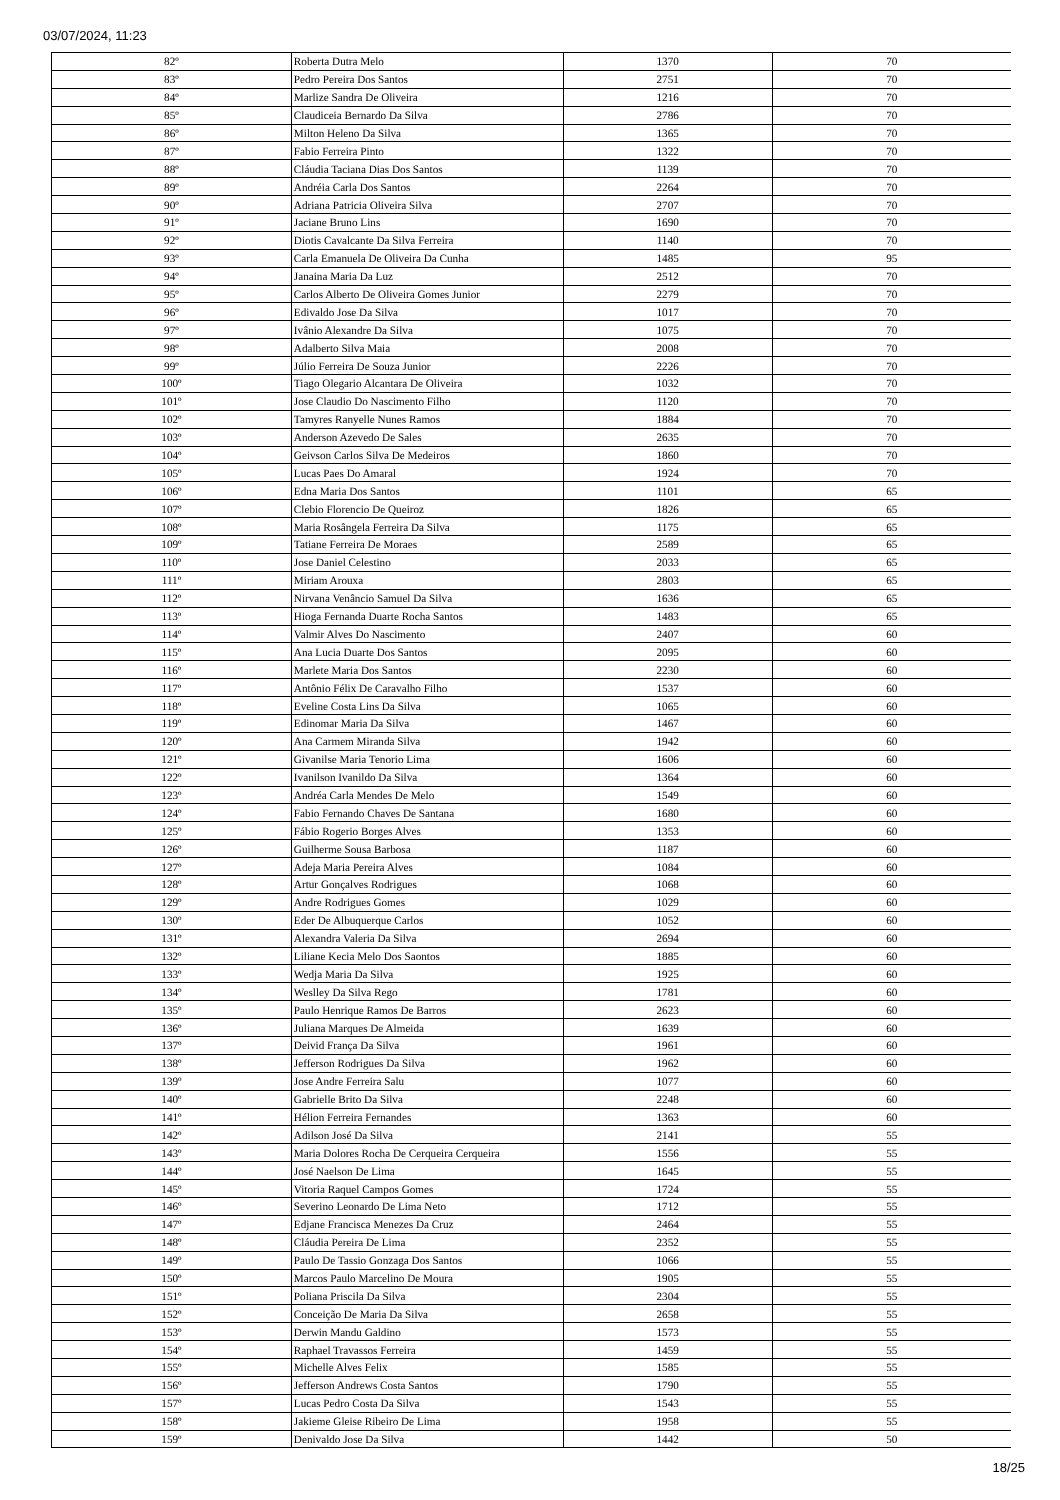03/07/2024, 11:23
| 82º | Roberta Dutra Melo | 1370 | 70 |
| 83º | Pedro Pereira Dos Santos | 2751 | 70 |
| 84º | Marlize Sandra De Oliveira | 1216 | 70 |
| 85º | Claudiceia Bernardo Da Silva | 2786 | 70 |
| 86º | Milton Heleno Da Silva | 1365 | 70 |
| 87º | Fabio Ferreira Pinto | 1322 | 70 |
| 88º | Cláudia Taciana Dias Dos Santos | 1139 | 70 |
| 89º | Andréia Carla Dos Santos | 2264 | 70 |
| 90º | Adriana Patricia Oliveira Silva | 2707 | 70 |
| 91º | Jaciane Bruno Lins | 1690 | 70 |
| 92º | Diotis Cavalcante Da Silva Ferreira | 1140 | 70 |
| 93º | Carla Emanuela De Oliveira Da Cunha | 1485 | 95 |
| 94º | Janaina Maria Da Luz | 2512 | 70 |
| 95º | Carlos Alberto De Oliveira Gomes Junior | 2279 | 70 |
| 96º | Edivaldo Jose Da Silva | 1017 | 70 |
| 97º | Ivânio Alexandre Da Silva | 1075 | 70 |
| 98º | Adalberto Silva Maia | 2008 | 70 |
| 99º | Júlio Ferreira De Souza Junior | 2226 | 70 |
| 100º | Tiago Olegario Alcantara De Oliveira | 1032 | 70 |
| 101º | Jose Claudio Do Nascimento Filho | 1120 | 70 |
| 102º | Tamyres Ranyelle Nunes Ramos | 1884 | 70 |
| 103º | Anderson Azevedo De Sales | 2635 | 70 |
| 104º | Geivson Carlos Silva De Medeiros | 1860 | 70 |
| 105º | Lucas Paes Do Amaral | 1924 | 70 |
| 106º | Edna Maria Dos Santos | 1101 | 65 |
| 107º | Clebio Florencio De Queiroz | 1826 | 65 |
| 108º | Maria Rosângela Ferreira Da Silva | 1175 | 65 |
| 109º | Tatiane Ferreira De Moraes | 2589 | 65 |
| 110º | Jose Daniel Celestino | 2033 | 65 |
| 111º | Miriam Arouxa | 2803 | 65 |
| 112º | Nirvana Venâncio Samuel Da Silva | 1636 | 65 |
| 113º | Hioga Fernanda Duarte Rocha Santos | 1483 | 65 |
| 114º | Valmir Alves Do Nascimento | 2407 | 60 |
| 115º | Ana Lucia Duarte Dos Santos | 2095 | 60 |
| 116º | Marlete Maria Dos Santos | 2230 | 60 |
| 117º | Antônio Félix De Caravalho Filho | 1537 | 60 |
| 118º | Eveline Costa Lins Da Silva | 1065 | 60 |
| 119º | Edinomar Maria Da Silva | 1467 | 60 |
| 120º | Ana Carmem Miranda Silva | 1942 | 60 |
| 121º | Givanilse Maria Tenorio Lima | 1606 | 60 |
| 122º | Ivanilson Ivanildo Da Silva | 1364 | 60 |
| 123º | Andréa Carla Mendes De Melo | 1549 | 60 |
| 124º | Fabio Fernando Chaves De Santana | 1680 | 60 |
| 125º | Fábio Rogerio Borges Alves | 1353 | 60 |
| 126º | Guilherme Sousa Barbosa | 1187 | 60 |
| 127º | Adeja Maria Pereira Alves | 1084 | 60 |
| 128º | Artur Gonçalves Rodrigues | 1068 | 60 |
| 129º | Andre Rodrigues Gomes | 1029 | 60 |
| 130º | Eder De Albuquerque Carlos | 1052 | 60 |
| 131º | Alexandra Valeria Da Silva | 2694 | 60 |
| 132º | Liliane Kecia Melo Dos Saontos | 1885 | 60 |
| 133º | Wedja Maria Da Silva | 1925 | 60 |
| 134º | Weslley Da Silva Rego | 1781 | 60 |
| 135º | Paulo Henrique Ramos De Barros | 2623 | 60 |
| 136º | Juliana Marques De Almeida | 1639 | 60 |
| 137º | Deivid França Da Silva | 1961 | 60 |
| 138º | Jefferson Rodrigues Da Silva | 1962 | 60 |
| 139º | Jose Andre Ferreira Salu | 1077 | 60 |
| 140º | Gabrielle Brito Da Silva | 2248 | 60 |
| 141º | Hélion Ferreira Fernandes | 1363 | 60 |
| 142º | Adilson José Da Silva | 2141 | 55 |
| 143º | Maria Dolores Rocha De Cerqueira Cerqueira | 1556 | 55 |
| 144º | José Naelson De Lima | 1645 | 55 |
| 145º | Vitoria Raquel Campos Gomes | 1724 | 55 |
| 146º | Severino Leonardo De Lima Neto | 1712 | 55 |
| 147º | Edjane Francisca Menezes Da Cruz | 2464 | 55 |
| 148º | Cláudia Pereira De Lima | 2352 | 55 |
| 149º | Paulo De Tassio Gonzaga Dos Santos | 1066 | 55 |
| 150º | Marcos Paulo Marcelino De Moura | 1905 | 55 |
| 151º | Poliana Priscila Da Silva | 2304 | 55 |
| 152º | Conceição De Maria Da Silva | 2658 | 55 |
| 153º | Derwin Mandu Galdino | 1573 | 55 |
| 154º | Raphael Travassos Ferreira | 1459 | 55 |
| 155º | Michelle Alves Felix | 1585 | 55 |
| 156º | Jefferson Andrews Costa Santos | 1790 | 55 |
| 157º | Lucas Pedro Costa Da Silva | 1543 | 55 |
| 158º | Jakieme Gleise Ribeiro De Lima | 1958 | 55 |
| 159º | Denivaldo Jose Da Silva | 1442 | 50 |
18/25